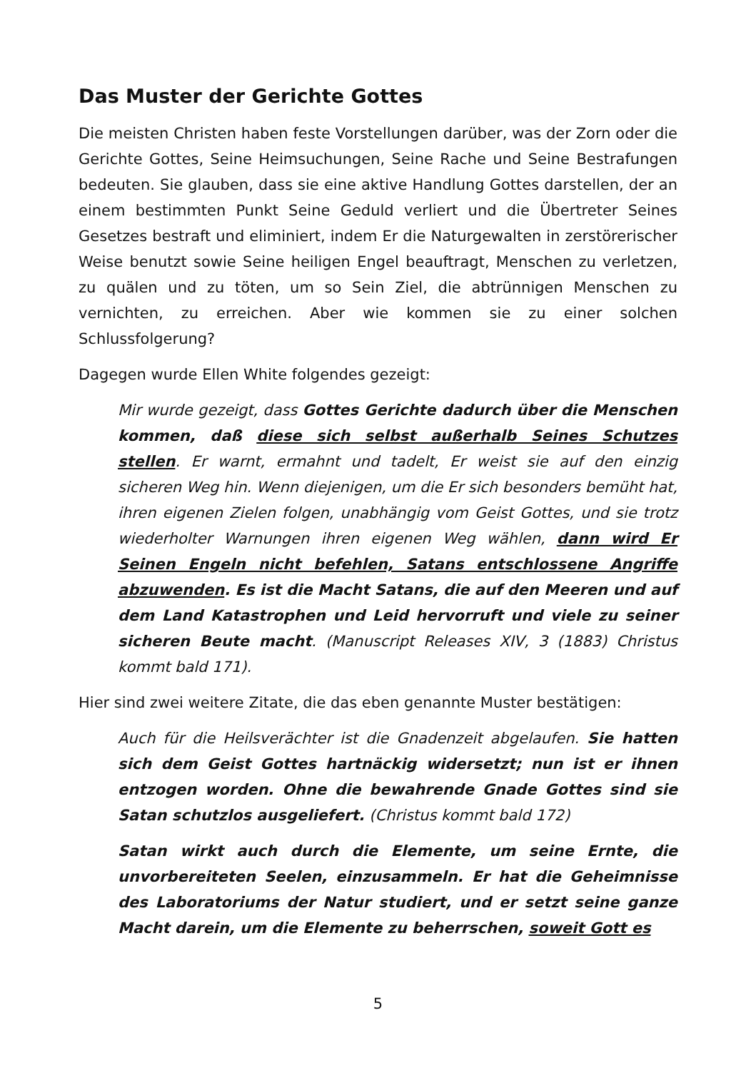Das Muster der Gerichte Gottes
Die meisten Christen haben feste Vorstellungen darüber, was der Zorn oder die Gerichte Gottes, Seine Heimsuchungen, Seine Rache und Seine Bestrafungen bedeuten. Sie glauben, dass sie eine aktive Handlung Gottes darstellen, der an einem bestimmten Punkt Seine Geduld verliert und die Übertreter Seines Gesetzes bestraft und eliminiert, indem Er die Naturgewalten in zerstörerischer Weise benutzt sowie Seine heiligen Engel beauftragt, Menschen zu verletzen, zu quälen und zu töten, um so Sein Ziel, die abtrünnigen Menschen zu vernichten, zu erreichen. Aber wie kommen sie zu einer solchen Schlussfolgerung?
Dagegen wurde Ellen White folgendes gezeigt:
Mir wurde gezeigt, dass Gottes Gerichte dadurch über die Menschen kommen, daß diese sich selbst außerhalb Seines Schutzes stellen. Er warnt, ermahnt und tadelt, Er weist sie auf den einzig sicheren Weg hin. Wenn diejenigen, um die Er sich besonders bemüht hat, ihren eigenen Zielen folgen, unabhängig vom Geist Gottes, und sie trotz wiederholter Warnungen ihren eigenen Weg wählen, dann wird Er Seinen Engeln nicht befehlen, Satans entschlossene Angriffe abzuwenden. Es ist die Macht Satans, die auf den Meeren und auf dem Land Katastrophen und Leid hervorruft und viele zu seiner sicheren Beute macht. (Manuscript Releases XIV, 3 (1883) Christus kommt bald 171).
Hier sind zwei weitere Zitate, die das eben genannte Muster bestätigen:
Auch für die Heilsverächter ist die Gnadenzeit abgelaufen. Sie hatten sich dem Geist Gottes hartnäckig widersetzt; nun ist er ihnen entzogen worden. Ohne die bewahrende Gnade Gottes sind sie Satan schutzlos ausgeliefert. (Christus kommt bald 172)
Satan wirkt auch durch die Elemente, um seine Ernte, die unvorbereiteten Seelen, einzusammeln. Er hat die Geheimnisse des Laboratoriums der Natur studiert, und er setzt seine ganze Macht darein, um die Elemente zu beherrschen, soweit Gott es
5